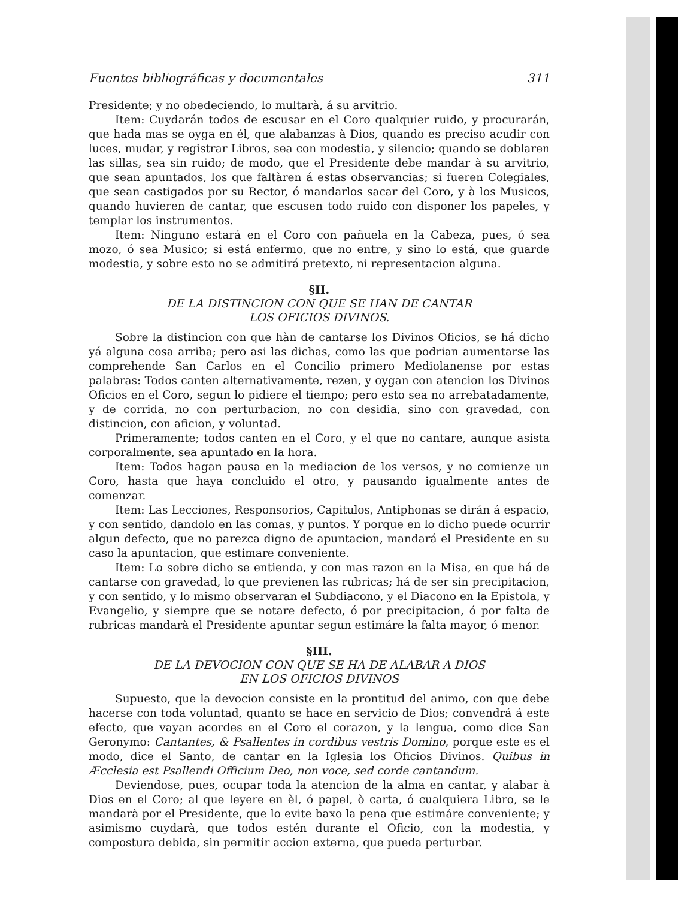Fuentes bibliográficas y documentales 311
Presidente; y no obedeciendo, lo multarà, á su arvitrio.
Item: Cuydarán todos de escusar en el Coro qualquier ruido, y procurarán, que hada mas se oyga en él, que alabanzas à Dios, quando es preciso acudir con luces, mudar, y registrar Libros, sea con modestia, y silencio; quando se doblaren las sillas, sea sin ruido; de modo, que el Presidente debe mandar à su arvitrio, que sean apuntados, los que faltàren á estas observancias; si fueren Colegiales, que sean castigados por su Rector, ó mandarlos sacar del Coro, y à los Musicos, quando huvieren de cantar, que escusen todo ruido con disponer los papeles, y templar los instrumentos.
Item: Ninguno estará en el Coro con pañuela en la Cabeza, pues, ó sea mozo, ó sea Musico; si está enfermo, que no entre, y sino lo está, que guarde modestia, y sobre esto no se admitirá pretexto, ni representacion alguna.
§II.
DE LA DISTINCION CON QUE SE HAN DE CANTAR
LOS OFICIOS DIVINOS.
Sobre la distincion con que hàn de cantarse los Divinos Oficios, se há dicho yá alguna cosa arriba; pero asi las dichas, como las que podrian aumentarse las comprehende San Carlos en el Concilio primero Mediolanense por estas palabras: Todos canten alternativamente, rezen, y oygan con atencion los Divinos Oficios en el Coro, segun lo pidiere el tiempo; pero esto sea no arrebatadamente, y de corrida, no con perturbacion, no con desidia, sino con gravedad, con distincion, con aficion, y voluntad.
Primeramente; todos canten en el Coro, y el que no cantare, aunque asista corporalmente, sea apuntado en la hora.
Item: Todos hagan pausa en la mediacion de los versos, y no comienze un Coro, hasta que haya concluido el otro, y pausando igualmente antes de comenzar.
Item: Las Lecciones, Responsorios, Capitulos, Antiphonas se dirán á espacio, y con sentido, dandolo en las comas, y puntos. Y porque en lo dicho puede ocurrir algun defecto, que no parezca digno de apuntacion, mandará el Presidente en su caso la apuntacion, que estimare conveniente.
Item: Lo sobre dicho se entienda, y con mas razon en la Misa, en que há de cantarse con gravedad, lo que previenen las rubricas; há de ser sin precipitacion, y con sentido, y lo mismo observaran el Subdiacono, y el Diacono en la Epistola, y Evangelio, y siempre que se notare defecto, ó por precipitacion, ó por falta de rubricas mandarà el Presidente apuntar segun estimáre la falta mayor, ó menor.
§III.
DE LA DEVOCION CON QUE SE HA DE ALABAR A DIOS
EN LOS OFICIOS DIVINOS
Supuesto, que la devocion consiste en la prontitud del animo, con que debe hacerse con toda voluntad, quanto se hace en servicio de Dios; convendrá á este efecto, que vayan acordes en el Coro el corazon, y la lengua, como dice San Geronymo: Cantantes, & Psallentes in cordibus vestris Domino, porque este es el modo, dice el Santo, de cantar en la Iglesia los Oficios Divinos. Quibus in Æcclesia est Psallendi Officium Deo, non voce, sed corde cantandum.
Deviendose, pues, ocupar toda la atencion de la alma en cantar, y alabar à Dios en el Coro; al que leyere en èl, ó papel, ò carta, ó cualquiera Libro, se le mandarà por el Presidente, que lo evite baxo la pena que estimáre conveniente; y asimismo cuydarà, que todos estén durante el Oficio, con la modestia, y compostura debida, sin permitir accion externa, que pueda perturbar.